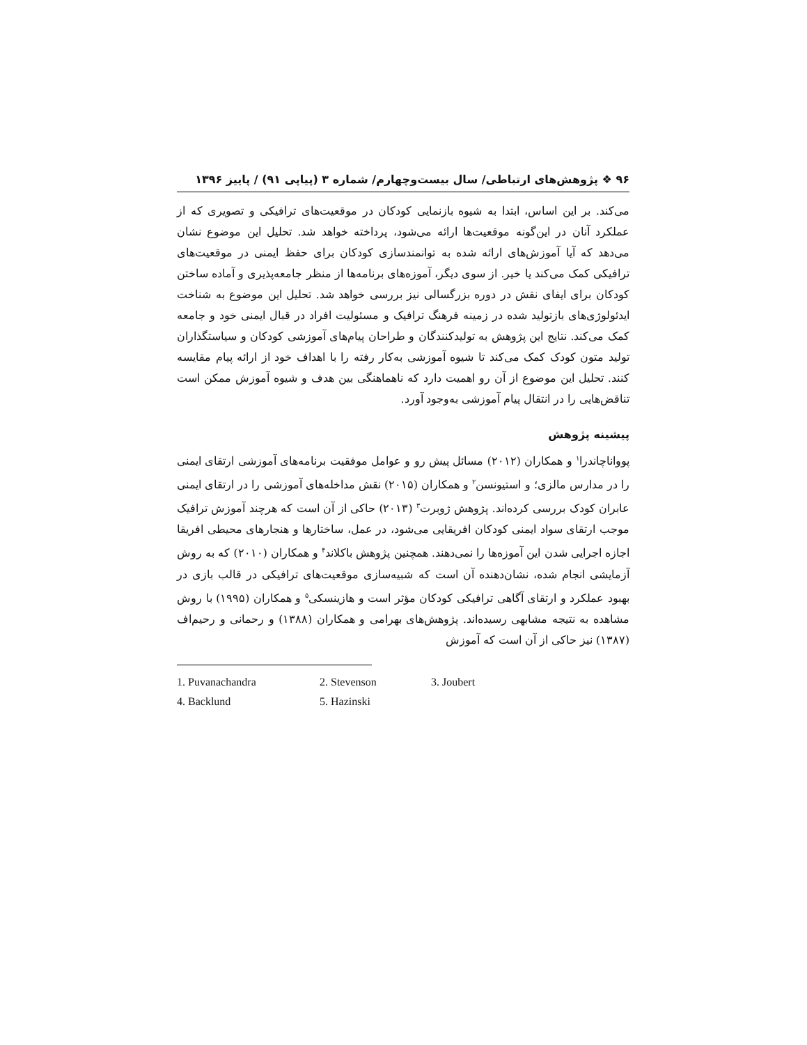۹۶ ❖ پژوهش‌های ارتباطی/ سال بیست‌وچهارم/ شماره ۳ (پیاپی ۹۱) / پاییز ۱۳۹۶
می‌کند. بر این اساس، ابتدا به شیوه بازنمایی کودکان در موقعیت‌های ترافیکی و تصویری که از عملکرد آنان در این‌گونه موقعیت‌ها ارائه می‌شود، پرداخته خواهد شد. تحلیل این موضوع نشان می‌دهد که آیا آموزش‌های ارائه شده به توانمندسازی کودکان برای حفظ ایمنی در موقعیت‌های ترافیکی کمک می‌کند یا خیر. از سوی دیگر، آموزه‌های برنامه‌ها از منظر جامعه‌پذیری و آماده ساختن کودکان برای ایفای نقش در دوره بزرگسالی نیز بررسی خواهد شد. تحلیل این موضوع به شناخت ایدئولوژی‌های بازتولید شده در زمینه فرهنگ ترافیک و مسئولیت افراد در قبال ایمنی خود و جامعه کمک می‌کند. نتایج این پژوهش به تولیدکنندگان و طراحان پیام‌های آموزشی کودکان و سیاستگذاران تولید متون کودک کمک می‌کند تا شیوه آموزشی به‌کار رفته را با اهداف خود از ارائه پیام مقایسه کنند. تحلیل این موضوع از آن رو اهمیت دارد که ناهماهنگی بین هدف و شیوه آموزش ممکن است تناقض‌هایی را در انتقال پیام آموزشی به‌وجود آورد.
پیشینه پژوهش
پوواناچاندرا<sup>۱</sup> و همکاران (۲۰۱۲) مسائل پیش رو و عوامل موفقیت برنامه‌های آموزشی ارتقای ایمنی را در مدارس مالزی؛ و استیونسن<sup>۲</sup> و همکاران (۲۰۱۵) نقش مداخله‌های آموزشی را در ارتقای ایمنی عابران کودک بررسی کرده‌اند. پژوهش ژوبرت<sup>۳</sup> (۲۰۱۳) حاکی از آن است که هرچند آموزش ترافیک موجب ارتقای سواد ایمنی کودکان افریقایی می‌شود، در عمل، ساختارها و هنجارهای محیطی افریقا اجازه اجرایی شدن این آموزه‌ها را نمی‌دهند. همچنین پژوهش باکلاند<sup>۴</sup> و همکاران (۲۰۱۰) که به روش آزمایشی انجام شده، نشان‌دهنده آن است که شبیه‌سازی موقعیت‌های ترافیکی در قالب بازی در بهبود عملکرد و ارتقای آگاهی ترافیکی کودکان مؤثر است و هازینسکی<sup>۵</sup> و همکاران (۱۹۹۵) با روش مشاهده به نتیجه مشابهی رسیده‌اند. پژوهش‌های بهرامی و همکاران (۱۳۸۸) و رحمانی و رحیم‌اف (۱۳۸۷) نیز حاکی از آن است که آموزش
1. Puvanachandra 2. Stevenson 3. Joubert 4. Backlund 5. Hazinski